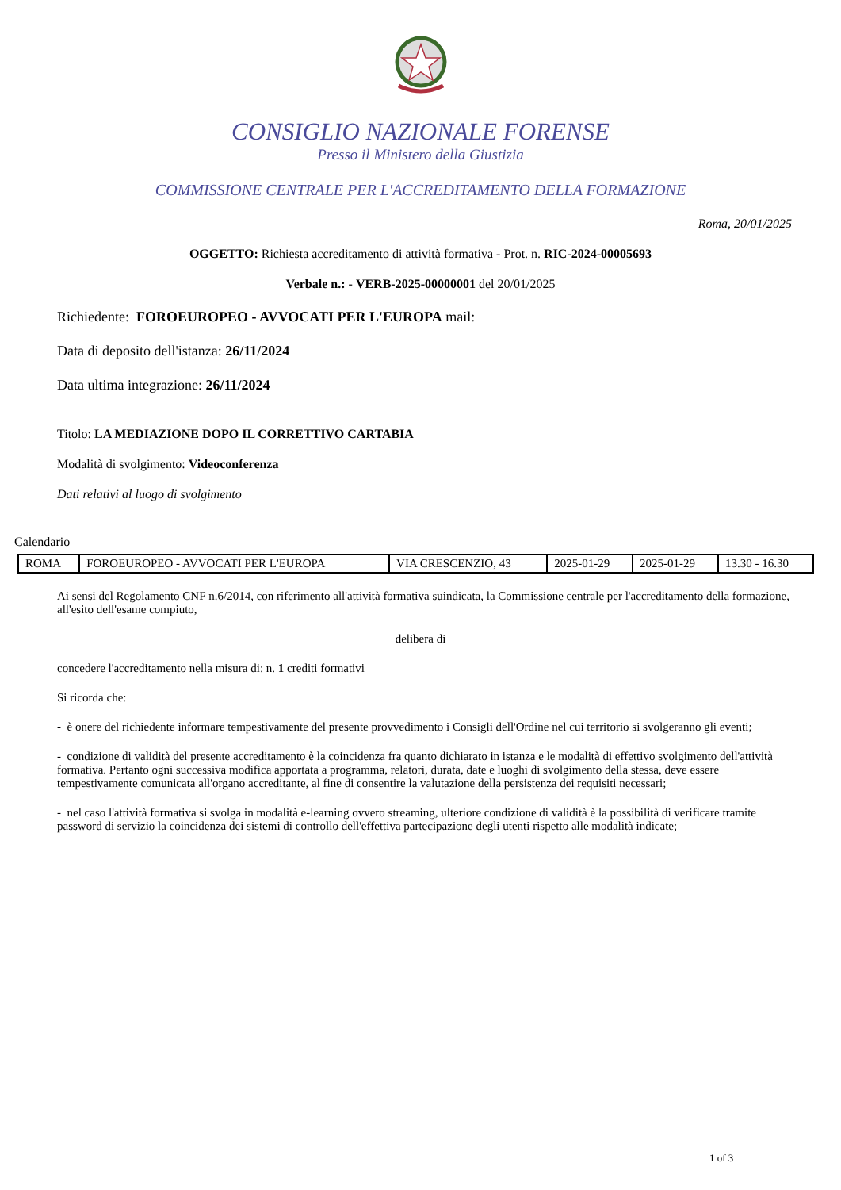CONSIGLIO NAZIONALE FORENSE
Presso il Ministero della Giustizia
COMMISSIONE CENTRALE PER L'ACCREDITAMENTO DELLA FORMAZIONE
Roma, 20/01/2025
OGGETTO: Richiesta accreditamento di attività formativa - Prot. n. RIC-2024-00005693
Verbale n.: - VERB-2025-00000001 del 20/01/2025
Richiedente: FOROEUROPEO - AVVOCATI PER L'EUROPA mail:
Data di deposito dell'istanza: 26/11/2024
Data ultima integrazione: 26/11/2024
Titolo: LA MEDIAZIONE DOPO IL CORRETTIVO CARTABIA
Modalità di svolgimento: Videoconferenza
Dati relativi al luogo di svolgimento
Calendario
| ROMA | FOROEUROPEO - AVVOCATI PER L'EUROPA | VIA CRESCENZIO, 43 | 2025-01-29 | 2025-01-29 | 13.30 - 16.30 |
Ai sensi del Regolamento CNF n.6/2014, con riferimento all'attività formativa suindicata, la Commissione centrale per l'accreditamento della formazione, all'esito dell'esame compiuto,
delibera di
concedere l'accreditamento nella misura di: n. 1 crediti formativi
Si ricorda che:
- è onere del richiedente informare tempestivamente del presente provvedimento i Consigli dell'Ordine nel cui territorio si svolgeranno gli eventi;
- condizione di validità del presente accreditamento è la coincidenza fra quanto dichiarato in istanza e le modalità di effettivo svolgimento dell'attività formativa. Pertanto ogni successiva modifica apportata a programma, relatori, durata, date e luoghi di svolgimento della stessa, deve essere tempestivamente comunicata all'organo accreditante, al fine di consentire la valutazione della persistenza dei requisiti necessari;
- nel caso l'attività formativa si svolga in modalità e-learning ovvero streaming, ulteriore condizione di validità è la possibilità di verificare tramite password di servizio la coincidenza dei sistemi di controllo dell'effettiva partecipazione degli utenti rispetto alle modalità indicate;
1 of 3